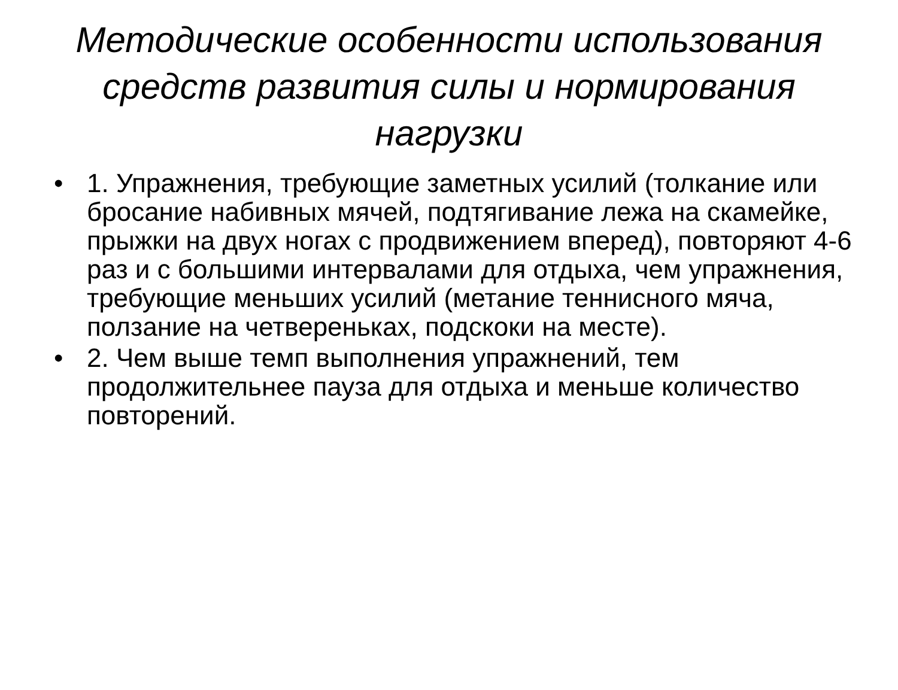Методические особенности использования средств развития силы и нормирования нагрузки
• 1. Упражнения, требующие заметных усилий (толкание или бросание набивных мячей, подтягивание лежа на скамейке, прыжки на двух ногах с продвижением вперед), повторяют 4-6 раз и с большими интервалами для отдыха, чем упражнения, требующие меньших усилий (метание теннисного мяча, ползание на четвереньках, подскоки на месте).
• 2. Чем выше темп выполнения упражнений, тем продолжительнее пауза для отдыха и меньше количество повторений.